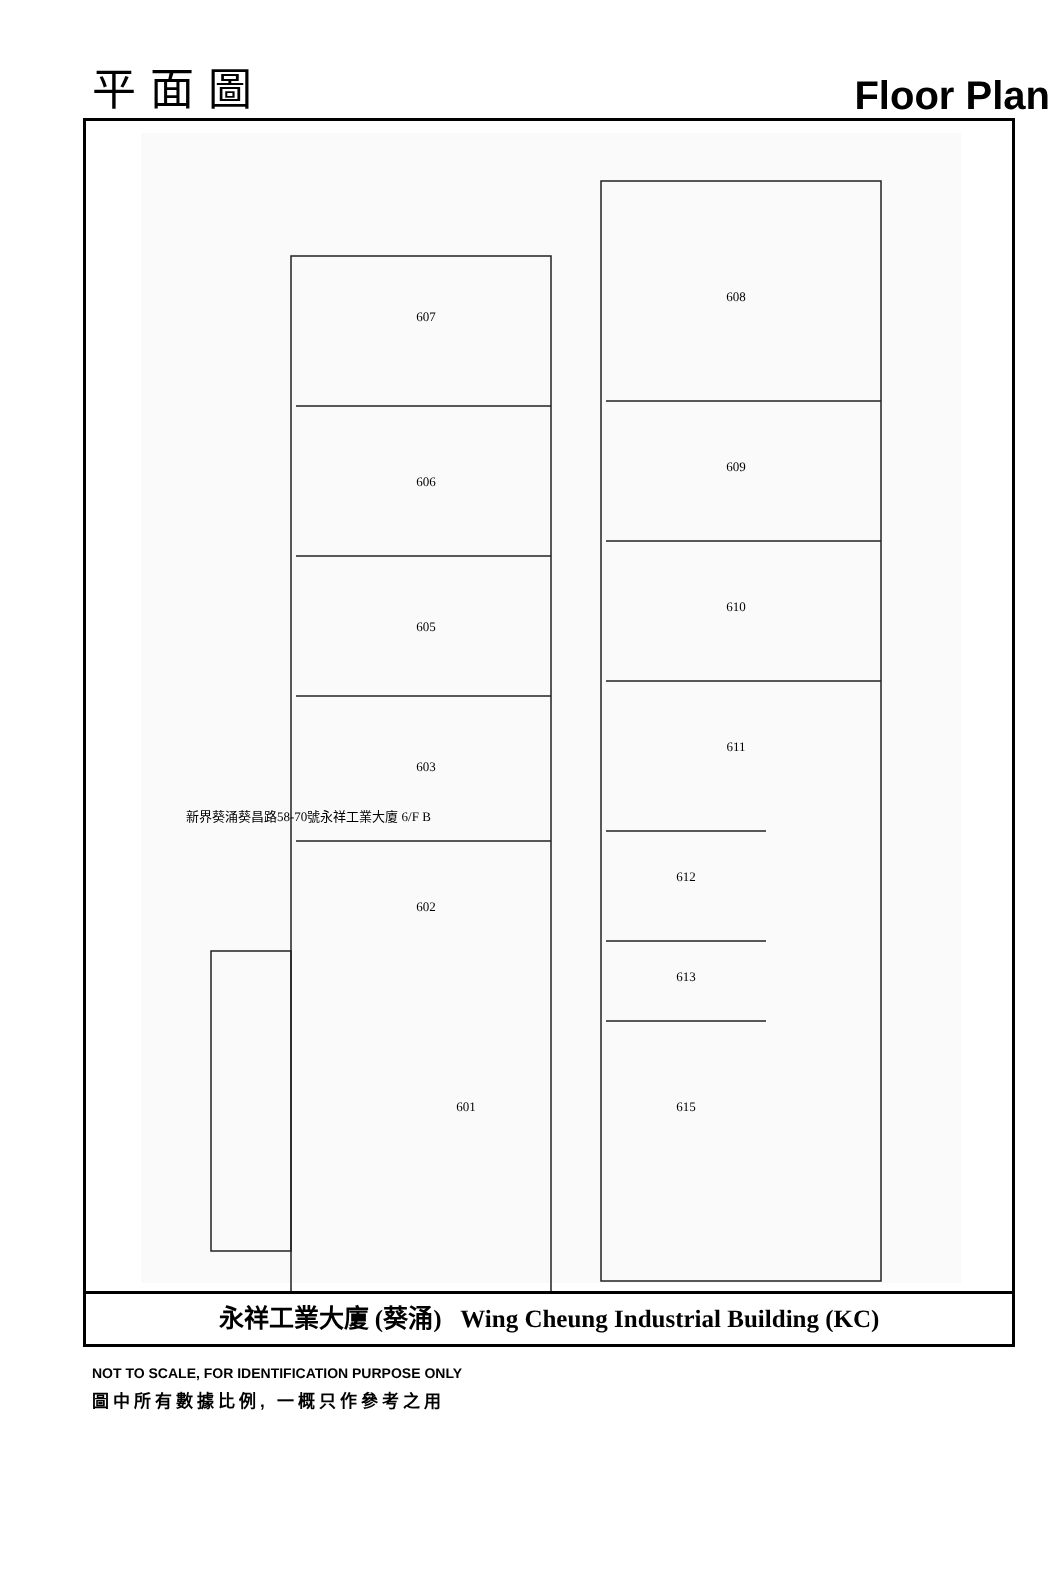平 面 圖
Floor Plan
607
606
605
603
602
601
608
609
610
611
612
613
615
新界葵涌葵昌路58-70號永祥工業大廈 6/F B
永祥工業大廈 (葵涌) Wing Cheung Industrial Building (KC)
NOT TO SCALE, FOR IDENTIFICATION PURPOSE ONLY
圖中所有數據比例, 一概只作參考之用